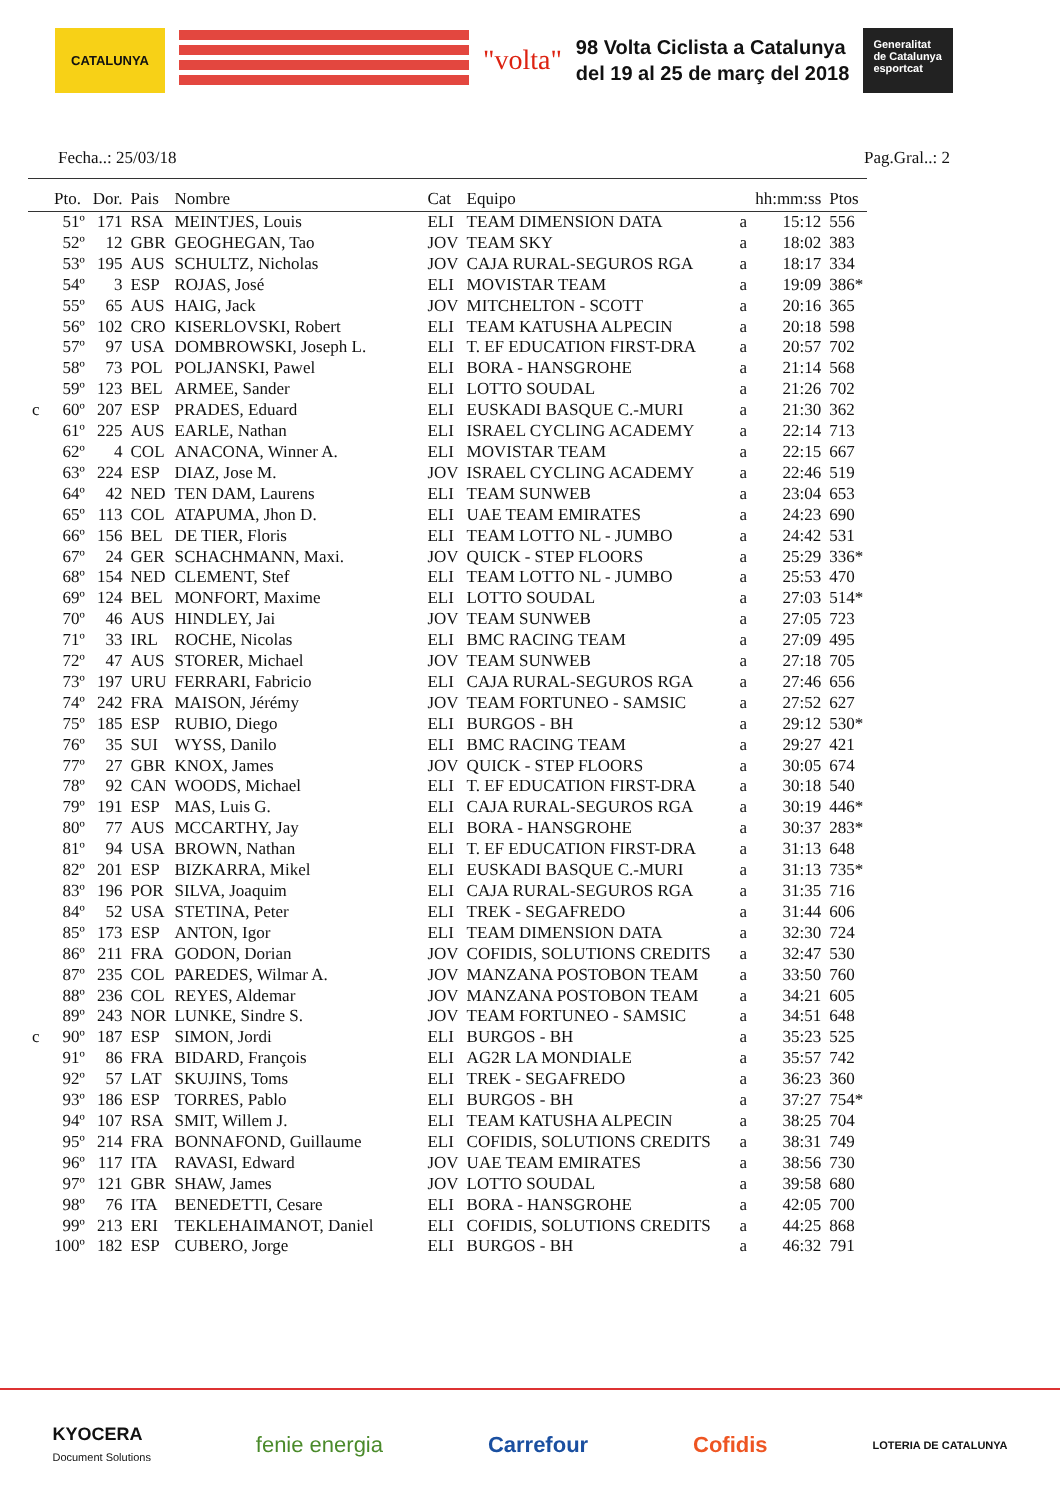CATALUNYA
"volta"
98 Volta Ciclista a Catalunya
del 19 al 25 de març del 2018
Generalitat de Catalunya
esportcat
Fecha..: 25/03/18 Pag.Gral..: 2
| | Pto. | Dor. | Pais | Nombre | Cat | Equipo | | hh:mm:ss | Ptos |
| --- | --- | --- | --- | --- | --- | --- | --- | --- | --- |
| | 51º | 171 | RSA | MEINTJES, Louis | ELI | TEAM DIMENSION DATA | a | 15:12 | 556 |
| | 52º | 12 | GBR | GEOGHEGAN, Tao | JOV | TEAM SKY | a | 18:02 | 383 |
| | 53º | 195 | AUS | SCHULTZ, Nicholas | JOV | CAJA RURAL-SEGUROS RGA | a | 18:17 | 334 |
| | 54º | 3 | ESP | ROJAS, José | ELI | MOVISTAR TEAM | a | 19:09 | 386* |
| | 55º | 65 | AUS | HAIG, Jack | JOV | MITCHELTON - SCOTT | a | 20:16 | 365 |
| | 56º | 102 | CRO | KISERLOVSKI, Robert | ELI | TEAM KATUSHA ALPECIN | a | 20:18 | 598 |
| | 57º | 97 | USA | DOMBROWSKI, Joseph L. | ELI | T. EF EDUCATION FIRST-DRA | a | 20:57 | 702 |
| | 58º | 73 | POL | POLJANSKI, Pawel | ELI | BORA - HANSGROHE | a | 21:14 | 568 |
| | 59º | 123 | BEL | ARMEE, Sander | ELI | LOTTO SOUDAL | a | 21:26 | 702 |
| c | 60º | 207 | ESP | PRADES, Eduard | ELI | EUSKADI BASQUE C.-MURI | a | 21:30 | 362 |
| | 61º | 225 | AUS | EARLE, Nathan | ELI | ISRAEL CYCLING ACADEMY | a | 22:14 | 713 |
| | 62º | 4 | COL | ANACONA, Winner A. | ELI | MOVISTAR TEAM | a | 22:15 | 667 |
| | 63º | 224 | ESP | DIAZ, Jose M. | JOV | ISRAEL CYCLING ACADEMY | a | 22:46 | 519 |
| | 64º | 42 | NED | TEN DAM, Laurens | ELI | TEAM SUNWEB | a | 23:04 | 653 |
| | 65º | 113 | COL | ATAPUMA, Jhon D. | ELI | UAE TEAM EMIRATES | a | 24:23 | 690 |
| | 66º | 156 | BEL | DE TIER, Floris | ELI | TEAM LOTTO NL - JUMBO | a | 24:42 | 531 |
| | 67º | 24 | GER | SCHACHMANN, Maxi. | JOV | QUICK - STEP FLOORS | a | 25:29 | 336* |
| | 68º | 154 | NED | CLEMENT, Stef | ELI | TEAM LOTTO NL - JUMBO | a | 25:53 | 470 |
| | 69º | 124 | BEL | MONFORT, Maxime | ELI | LOTTO SOUDAL | a | 27:03 | 514* |
| | 70º | 46 | AUS | HINDLEY, Jai | JOV | TEAM SUNWEB | a | 27:05 | 723 |
| | 71º | 33 | IRL | ROCHE, Nicolas | ELI | BMC RACING TEAM | a | 27:09 | 495 |
| | 72º | 47 | AUS | STORER, Michael | JOV | TEAM SUNWEB | a | 27:18 | 705 |
| | 73º | 197 | URU | FERRARI, Fabricio | ELI | CAJA RURAL-SEGUROS RGA | a | 27:46 | 656 |
| | 74º | 242 | FRA | MAISON, Jérémy | JOV | TEAM FORTUNEO - SAMSIC | a | 27:52 | 627 |
| | 75º | 185 | ESP | RUBIO, Diego | ELI | BURGOS - BH | a | 29:12 | 530* |
| | 76º | 35 | SUI | WYSS, Danilo | ELI | BMC RACING TEAM | a | 29:27 | 421 |
| | 77º | 27 | GBR | KNOX, James | JOV | QUICK - STEP FLOORS | a | 30:05 | 674 |
| | 78º | 92 | CAN | WOODS, Michael | ELI | T. EF EDUCATION FIRST-DRA | a | 30:18 | 540 |
| | 79º | 191 | ESP | MAS, Luis G. | ELI | CAJA RURAL-SEGUROS RGA | a | 30:19 | 446* |
| | 80º | 77 | AUS | MCCARTHY, Jay | ELI | BORA - HANSGROHE | a | 30:37 | 283* |
| | 81º | 94 | USA | BROWN, Nathan | ELI | T. EF EDUCATION FIRST-DRA | a | 31:13 | 648 |
| | 82º | 201 | ESP | BIZKARRA, Mikel | ELI | EUSKADI BASQUE C.-MURI | a | 31:13 | 735* |
| | 83º | 196 | POR | SILVA, Joaquim | ELI | CAJA RURAL-SEGUROS RGA | a | 31:35 | 716 |
| | 84º | 52 | USA | STETINA, Peter | ELI | TREK - SEGAFREDO | a | 31:44 | 606 |
| | 85º | 173 | ESP | ANTON, Igor | ELI | TEAM DIMENSION DATA | a | 32:30 | 724 |
| | 86º | 211 | FRA | GODON, Dorian | JOV | COFIDIS, SOLUTIONS CREDITS | a | 32:47 | 530 |
| | 87º | 235 | COL | PAREDES, Wilmar A. | JOV | MANZANA POSTOBON TEAM | a | 33:50 | 760 |
| | 88º | 236 | COL | REYES, Aldemar | JOV | MANZANA POSTOBON TEAM | a | 34:21 | 605 |
| | 89º | 243 | NOR | LUNKE, Sindre S. | JOV | TEAM FORTUNEO - SAMSIC | a | 34:51 | 648 |
| c | 90º | 187 | ESP | SIMON, Jordi | ELI | BURGOS - BH | a | 35:23 | 525 |
| | 91º | 86 | FRA | BIDARD, François | ELI | AG2R LA MONDIALE | a | 35:57 | 742 |
| | 92º | 57 | LAT | SKUJINS, Toms | ELI | TREK - SEGAFREDO | a | 36:23 | 360 |
| | 93º | 186 | ESP | TORRES, Pablo | ELI | BURGOS - BH | a | 37:27 | 754* |
| | 94º | 107 | RSA | SMIT, Willem J. | ELI | TEAM KATUSHA ALPECIN | a | 38:25 | 704 |
| | 95º | 214 | FRA | BONNAFOND, Guillaume | ELI | COFIDIS, SOLUTIONS CREDITS | a | 38:31 | 749 |
| | 96º | 117 | ITA | RAVASI, Edward | JOV | UAE TEAM EMIRATES | a | 38:56 | 730 |
| | 97º | 121 | GBR | SHAW, James | JOV | LOTTO SOUDAL | a | 39:58 | 680 |
| | 98º | 76 | ITA | BENEDETTI, Cesare | ELI | BORA - HANSGROHE | a | 42:05 | 700 |
| | 99º | 213 | ERI | TEKLEHAIMANOT, Daniel | ELI | COFIDIS, SOLUTIONS CREDITS | a | 44:25 | 868 |
| | 100º | 182 | ESP | CUBERO, Jorge | ELI | BURGOS - BH | a | 46:32 | 791 |
KYOCERA
Document Solutions fenie energia Carrefour Cofidis LOTERIA DE CATALUNYA